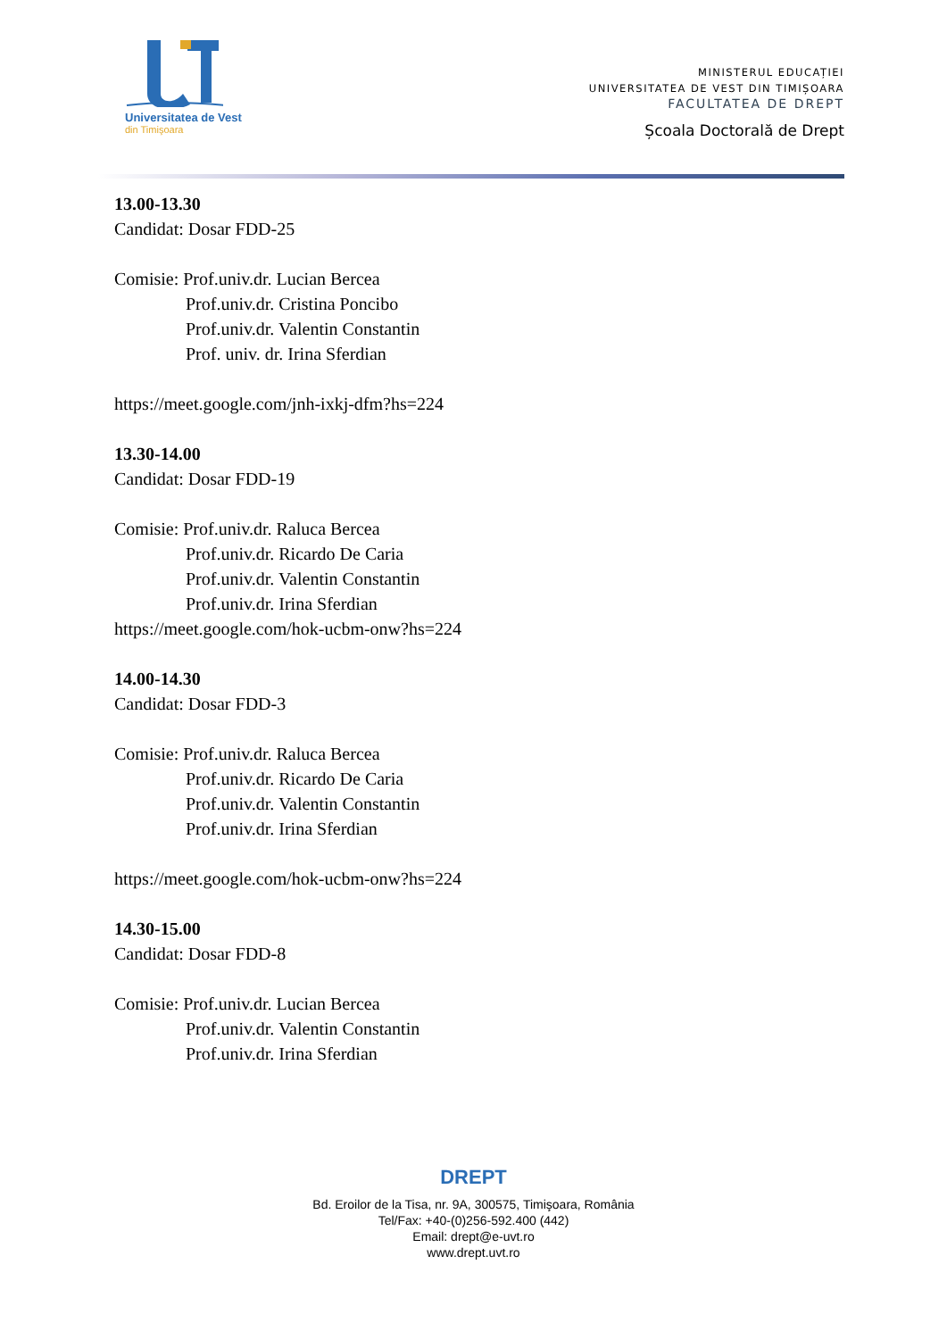Universitatea de Vest
din Timişoara
MINISTERUL EDUCAȚIEI
UNIVERSITATEA DE VEST DIN TIMIȘOARA
FACULTATEA DE DREPT
Școala Doctorală de Drept
13.00-13.30
Candidat: Dosar FDD-25
Comisie: Prof.univ.dr. Lucian Bercea
Prof.univ.dr. Cristina Poncibo
Prof.univ.dr. Valentin Constantin
Prof. univ. dr. Irina Sferdian
https://meet.google.com/jnh-ixkj-dfm?hs=224
13.30-14.00
Candidat: Dosar FDD-19
Comisie: Prof.univ.dr. Raluca Bercea
Prof.univ.dr. Ricardo De Caria
Prof.univ.dr. Valentin Constantin
Prof.univ.dr. Irina Sferdian
https://meet.google.com/hok-ucbm-onw?hs=224
14.00-14.30
Candidat: Dosar FDD-3
Comisie: Prof.univ.dr. Raluca Bercea
Prof.univ.dr. Ricardo De Caria
Prof.univ.dr. Valentin Constantin
Prof.univ.dr. Irina Sferdian
https://meet.google.com/hok-ucbm-onw?hs=224
14.30-15.00
Candidat: Dosar FDD-8
Comisie: Prof.univ.dr. Lucian Bercea
Prof.univ.dr. Valentin Constantin
Prof.univ.dr. Irina Sferdian
DREPT
Bd. Eroilor de la Tisa, nr. 9A, 300575, Timişoara, România
Tel/Fax: +40-(0)256-592.400 (442)
Email: drept@e-uvt.ro
www.drept.uvt.ro